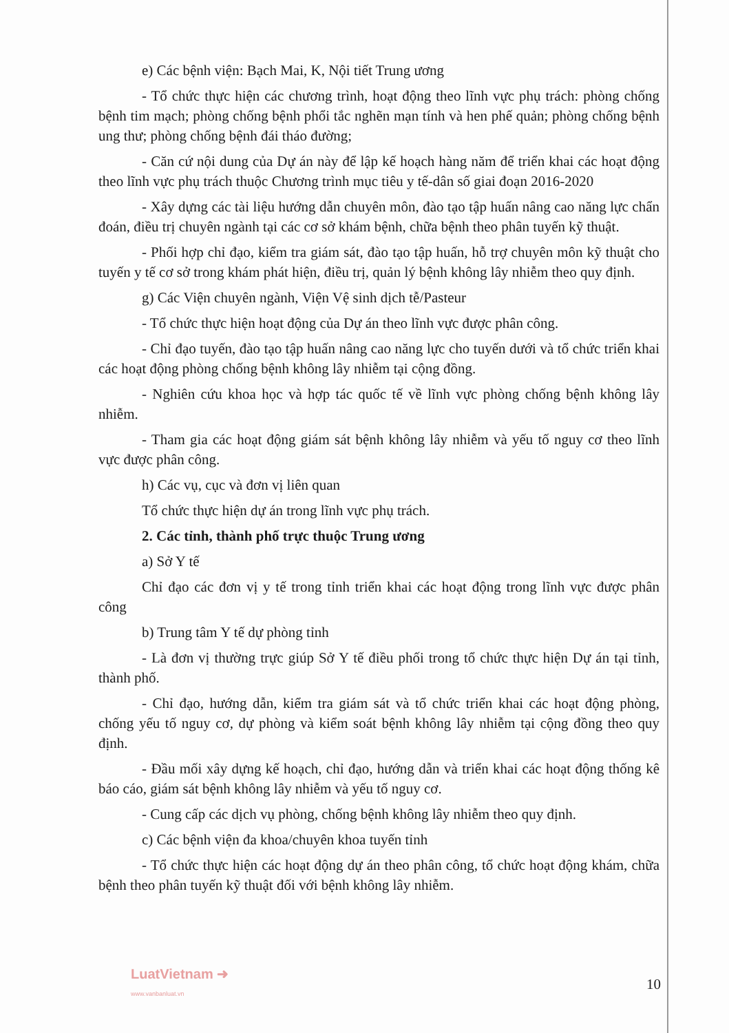e) Các bệnh viện: Bạch Mai, K, Nội tiết Trung ương
- Tổ chức thực hiện các chương trình, hoạt động theo lĩnh vực phụ trách: phòng chống bệnh tim mạch; phòng chống bệnh phổi tắc nghẽn mạn tính và hen phế quản; phòng chống bệnh ung thư; phòng chống bệnh đái tháo đường;
- Căn cứ nội dung của Dự án này để lập kế hoạch hàng năm để triển khai các hoạt động theo lĩnh vực phụ trách thuộc Chương trình mục tiêu y tế-dân số giai đoạn 2016-2020
- Xây dựng các tài liệu hướng dẫn chuyên môn, đào tạo tập huấn nâng cao năng lực chẩn đoán, điều trị chuyên ngành tại các cơ sở khám bệnh, chữa bệnh theo phân tuyến kỹ thuật.
- Phối hợp chỉ đạo, kiểm tra giám sát, đào tạo tập huấn, hỗ trợ chuyên môn kỹ thuật cho tuyến y tế cơ sở trong khám phát hiện, điều trị, quản lý bệnh không lây nhiễm theo quy định.
g) Các Viện chuyên ngành, Viện Vệ sinh dịch tễ/Pasteur
- Tổ chức thực hiện hoạt động của Dự án theo lĩnh vực được phân công.
- Chỉ đạo tuyến, đào tạo tập huấn nâng cao năng lực cho tuyến dưới và tổ chức triển khai các hoạt động phòng chống bệnh không lây nhiễm tại cộng đồng.
- Nghiên cứu khoa học và hợp tác quốc tế về lĩnh vực phòng chống bệnh không lây nhiễm.
- Tham gia các hoạt động giám sát bệnh không lây nhiễm và yếu tố nguy cơ theo lĩnh vực được phân công.
h) Các vụ, cục và đơn vị liên quan
Tổ chức thực hiện dự án trong lĩnh vực phụ trách.
2. Các tỉnh, thành phố trực thuộc Trung ương
a) Sở Y tế
Chỉ đạo các đơn vị y tế trong tỉnh triển khai các hoạt động trong lĩnh vực được phân công
b) Trung tâm Y tế dự phòng tỉnh
- Là đơn vị thường trực giúp Sở Y tế điều phối trong tổ chức thực hiện Dự án tại tỉnh, thành phố.
- Chỉ đạo, hướng dẫn, kiểm tra giám sát và tổ chức triển khai các hoạt động phòng, chống yếu tố nguy cơ, dự phòng và kiểm soát bệnh không lây nhiễm tại cộng đồng theo quy định.
- Đầu mối xây dựng kế hoạch, chỉ đạo, hướng dẫn và triển khai các hoạt động thống kê báo cáo, giám sát bệnh không lây nhiễm và yếu tố nguy cơ.
- Cung cấp các dịch vụ phòng, chống bệnh không lây nhiễm theo quy định.
c) Các bệnh viện đa khoa/chuyên khoa tuyến tỉnh
- Tổ chức thực hiện các hoạt động dự án theo phân công, tổ chức hoạt động khám, chữa bệnh theo phân tuyến kỹ thuật đối với bệnh không lây nhiễm.
LuatVietnam ➜
www.vanbanluat.vn
10